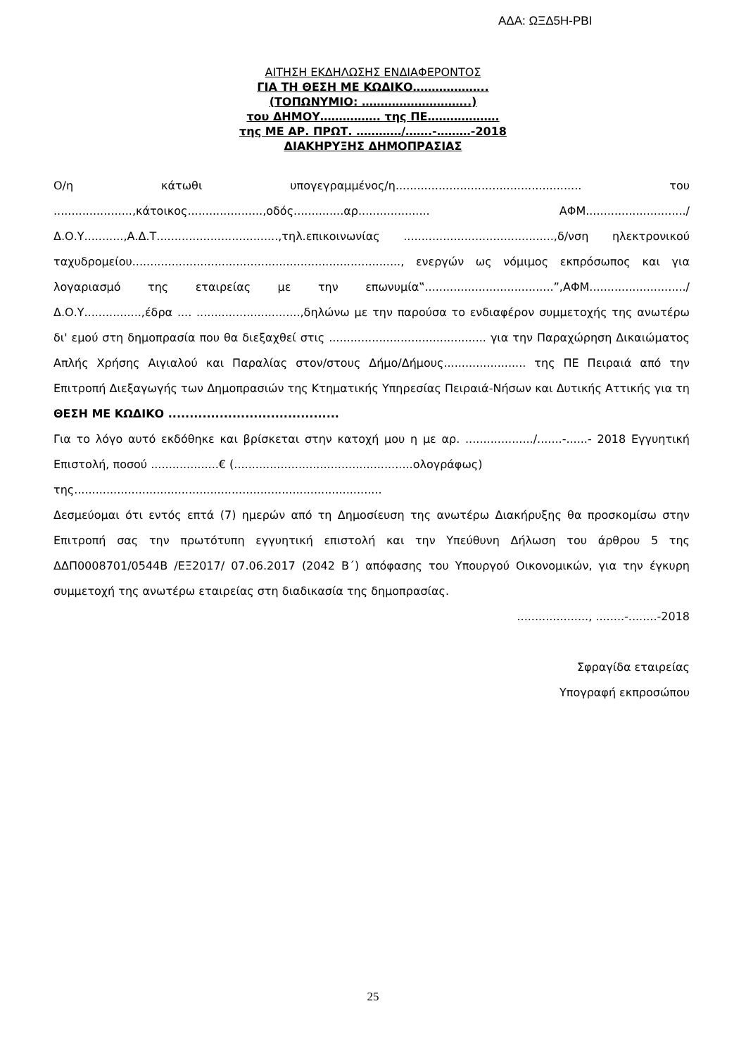ΑΔΑ: ΩΞΔ5Η-ΡΒΙ
ΑΙΤΗΣΗ ΕΚΔΗΛΩΣΗΣ ΕΝΔΙΑΦΕΡΟΝΤΟΣ
ΓΙΑ ΤΗ ΘΕΣΗ ΜΕ ΚΩΔΙΚΟ………………..
(ΤΟΠΩΝΥΜΙΟ: ………………………..)
του ΔΗΜΟΥ……………. της ΠΕ……………….
της ΜΕ ΑΡ. ΠΡΩΤ. …………/…….-………-2018
ΔΙΑΚΗΡΥΞΗΣ ΔΗΜΟΠΡΑΣΙΑΣ
Ο/η κάτωθι υπογεγραμμένος/η.................................................... του ......................,κάτοικος.....................,οδός..............αρ.................... ΑΦΜ............................/Δ.Ο.Υ...........,Α.Δ.Τ..................................,τηλ.επικοινωνίας ..........................................,δ/νση ηλεκτρονικού ταχυδρομείου..........................................................................., ενεργών ως νόμιμος εκπρόσωπος και για λογαριασμό της εταιρείας με την επωνυμία‟....................................”,ΑΦΜ.........................../Δ.Ο.Υ................,έδρα .... .............................,δηλώνω με την παρούσα το ενδιαφέρον συμμετοχής της ανωτέρω δι' εμού στη δημοπρασία που θα διεξαχθεί στις ............................................ για την Παραχώρηση Δικαιώματος Απλής Χρήσης Αιγιαλού και Παραλίας στον/στους Δήμο/Δήμους....................... της ΠΕ Πειραιά από την Επιτροπή Διεξαγωγής των Δημοπρασιών της Κτηματικής Υπηρεσίας Πειραιά-Νήσων και Δυτικής Αττικής για τη ΘΕΣΗ ΜΕ ΚΩΔΙΚΟ ........................................
Για το λόγο αυτό εκδόθηκε και βρίσκεται στην κατοχή μου η με αρ. .................../.......-......- 2018 Εγγυητική Επιστολή, ποσού ...................€ (..................................................ολογράφως)
της......................................................................................
Δεσμεύομαι ότι εντός επτά (7) ημερών από τη Δημοσίευση της ανωτέρω Διακήρυξης θα προσκομίσω στην Επιτροπή σας την πρωτότυπη εγγυητική επιστολή και την Υπεύθυνη Δήλωση του άρθρου 5 της ΔΔΠ0008701/0544Β /ΕΞ2017/ 07.06.2017 (2042 Β΄) απόφασης του Υπουργού Οικονομικών, για την έγκυρη συμμετοχή της ανωτέρω εταιρείας στη διαδικασία της δημοπρασίας.
...................., ........-........-2018
Σφραγίδα εταιρείας
Υπογραφή εκπροσώπου
25